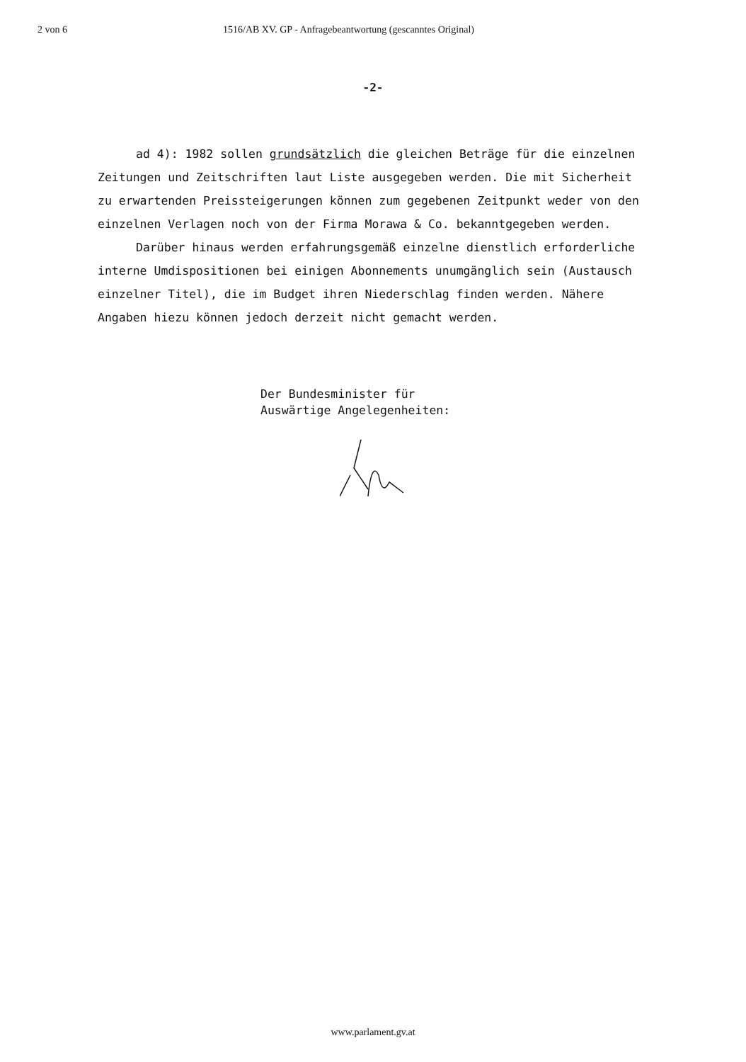2 von 6 1516/AB XV. GP - Anfragebeantwortung (gescanntes Original)
-2-
ad 4): 1982 sollen grundsätzlich die gleichen Beträge für die einzelnen Zeitungen und Zeitschriften laut Liste ausgegeben werden. Die mit Sicherheit zu erwartenden Preissteigerungen können zum gegebenen Zeitpunkt weder von den einzelnen Verlagen noch von der Firma Morawa & Co. bekanntgegeben werden.
Darüber hinaus werden erfahrungsgemäß einzelne dienstlich erforderliche interne Umdispositionen bei einigen Abonnements unumgänglich sein (Austausch einzelner Titel), die im Budget ihren Niederschlag finden werden. Nähere Angaben hiezu können jedoch derzeit nicht gemacht werden.
Der Bundesminister für
Auswärtige Angelegenheiten:
www.parlament.gv.at